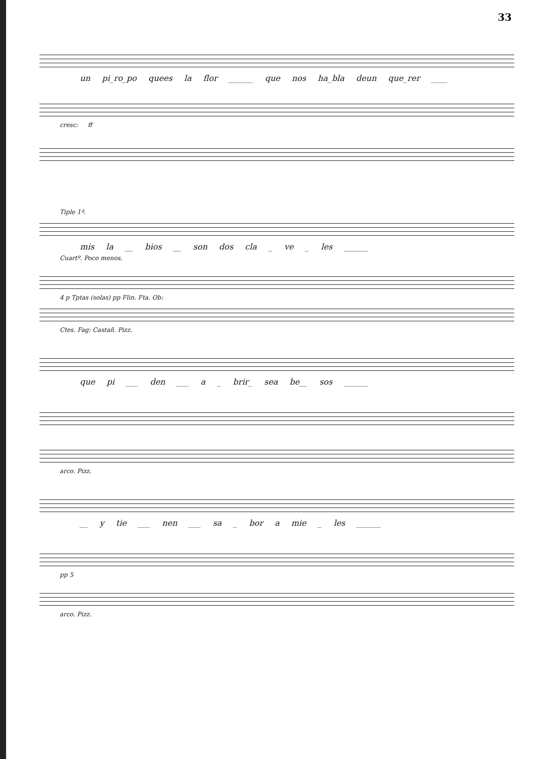33
un pi_ro_po quees la flor ______ que nos ha_bla deun que_rer ____
cresc: ff
Tiple 1ª.
mis la __ bios __ son dos cla _ ve _ les ______
Cuartº. Poco menos.
4 p Tptas (solas) pp Flin. Fta. Ob:
Ctes. Fag: Castañ. Pizz.
que pi ___ den ___ a _ brir_ sea be__ sos ______
arco. Pizz.
__ y tie ___ nen ___ sa _ bor a mie _ les ______
pp 5
arco. Pizz.